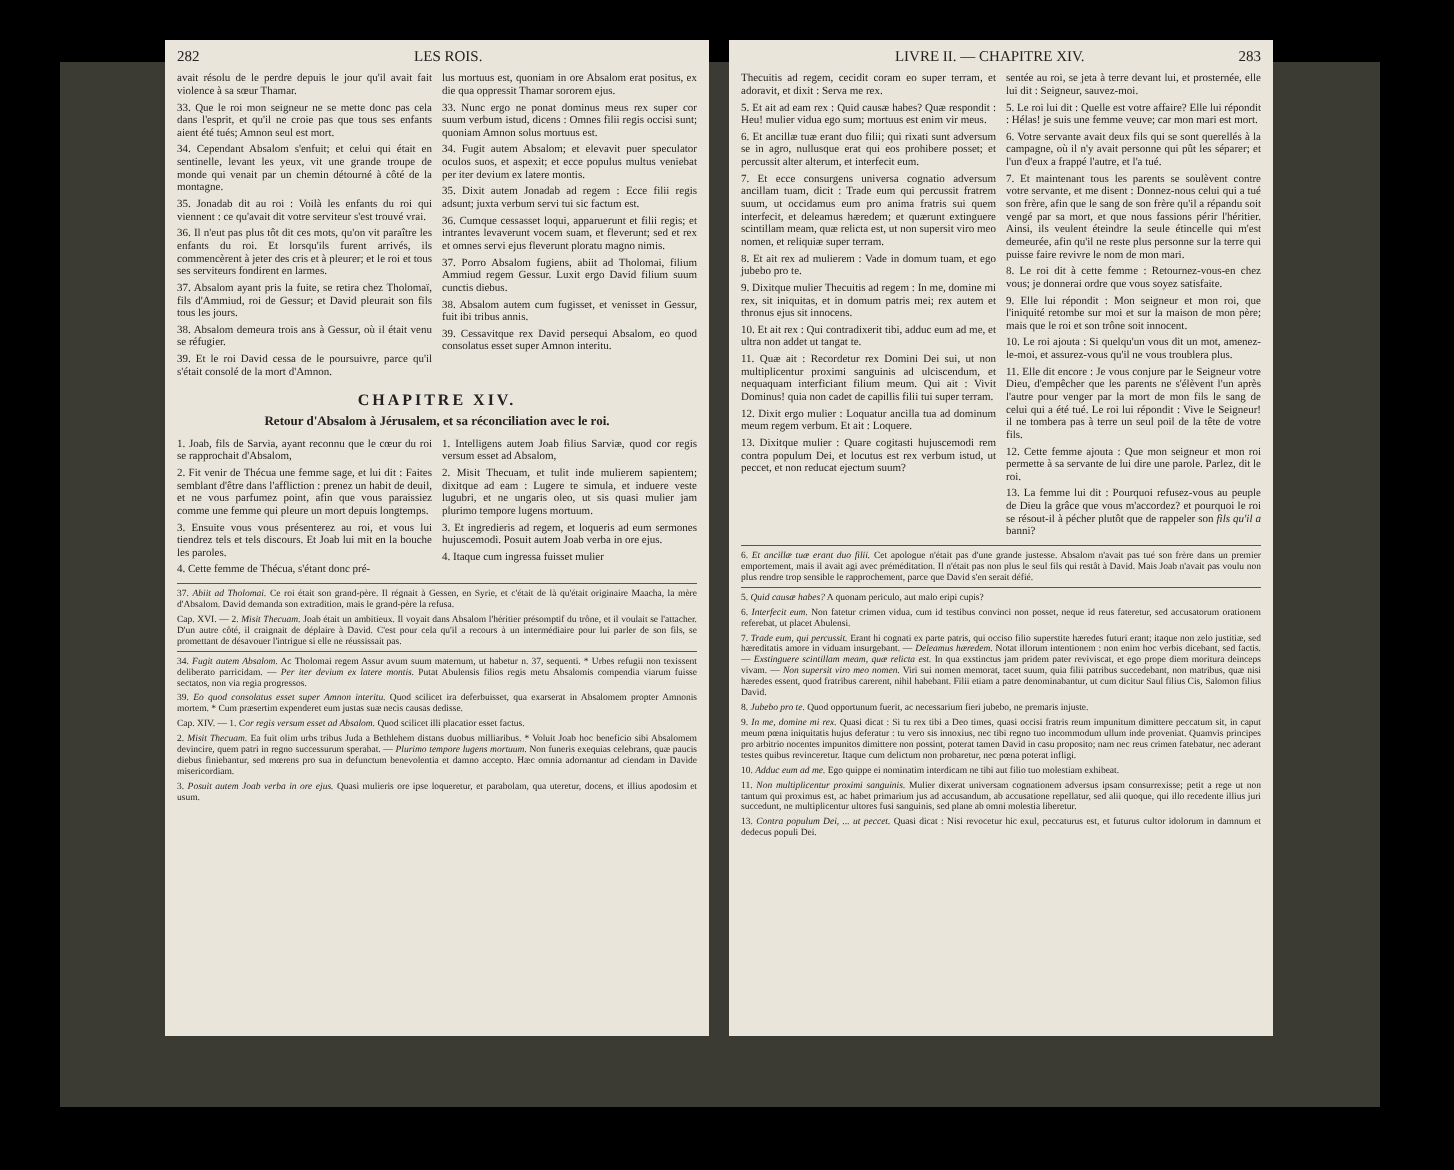282 LES ROIS.
avait résolu de le perdre depuis le jour qu'il avait fait violence à sa sœur Thamar.
33. Que le roi mon seigneur ne se mette donc pas cela dans l'esprit, et qu'il ne croie pas que tous ses enfants aient été tués; Amnon seul est mort.
34. Cependant Absalom s'enfuit; et celui qui était en sentinelle, levant les yeux, vit une grande troupe de monde qui venait par un chemin détourné à côté de la montagne.
35. Jonadab dit au roi : Voilà les enfants du roi qui viennent : ce qu'avait dit votre serviteur s'est trouvé vrai.
36. Il n'eut pas plus tôt dit ces mots, qu'on vit paraître les enfants du roi. Et lorsqu'ils furent arrivés, ils commencèrent à jeter des cris et à pleurer; et le roi et tous ses serviteurs fondirent en larmes.
37. Absalom ayant pris la fuite, se retira chez Tholomaï, fils d'Ammiud, roi de Gessur; et David pleurait son fils tous les jours.
38. Absalom demeura trois ans à Gessur, où il était venu se réfugier.
39. Et le roi David cessa de le poursuivre, parce qu'il s'était consolé de la mort d'Amnon.
lus mortuus est, quoniam in ore Absalom erat positus, ex die qua oppressit Thamar sororem ejus.
33. Nunc ergo ne ponat dominus meus rex super cor suum verbum istud, dicens : Omnes filii regis occisi sunt; quoniam Amnon solus mortuus est.
34. Fugit autem Absalom; et elevavit puer speculator oculos suos, et aspexit; et ecce populus multus veniebat per iter devium ex latere montis.
35. Dixit autem Jonadab ad regem : Ecce filii regis adsunt; juxta verbum servi tui sic factum est.
36. Cumque cessasset loqui, apparuerunt et filii regis; et intrantes levaverunt vocem suam, et fleverunt; sed et rex et omnes servi ejus fleverunt ploratu magno nimis.
37. Porro Absalom fugiens, abiit ad Tholomai, filium Ammiud regem Gessur. Luxit ergo David filium suum cunctis diebus.
38. Absalom autem cum fugisset, et venisset in Gessur, fuit ibi tribus annis.
39. Cessavitque rex David persequi Absalom, eo quod consolatus esset super Amnon interitu.
CHAPITRE XIV.
Retour d'Absalom à Jérusalem, et sa réconciliation avec le roi.
1. Joab, fils de Sarvia, ayant reconnu que le cœur du roi se rapprochait d'Absalom,
2. Fit venir de Thécua une femme sage, et lui dit : Faites semblant d'être dans l'affliction : prenez un habit de deuil, et ne vous parfumez point, afin que vous paraissiez comme une femme qui pleure un mort depuis longtemps.
3. Ensuite vous vous présenterez au roi, et vous lui tiendrez tels et tels discours. Et Joab lui mit en la bouche les paroles.
4. Cette femme de Thécua, s'étant donc pré-
1. Intelligens autem Joab filius Sarviæ, quod cor regis versum esset ad Absalom,
2. Misit Thecuam, et tulit inde mulierem sapientem; dixitque ad eam : Lugere te simula, et induere veste lugubri, et ne ungaris oleo, ut sis quasi mulier jam plurimo tempore lugens mortuum.
3. Et ingredieris ad regem, et loqueris ad eum sermones hujuscemodi. Posuit autem Joab verba in ore ejus.
4. Itaque cum ingressa fuisset mulier
37. Abiit ad Tholomai. Ce roi était son grand-père. Il régnait à Gessen, en Syrie, et c'était de là qu'était originaire Maacha, la mère d'Absalom. David demanda son extradition, mais le grand-père la refusa.
Cap. XVI. — 2. Misit Thecuam. Joab était un ambitieux. Il voyait dans Absalom l'héritier présomptif du trône, et il voulait se l'attacher. D'un autre côté, il craignait de déplaire à David. C'est pour cela qu'il a recours à un intermédiaire pour lui parler de son fils, se promettant de désavouer l'intrigue si elle ne réussissait pas.
34. Fugit autem Absalom. Ac Tholomai regem Assur avum suum maternum, ut habetur n. 37, sequenti. * Urbes refugii non texissent deliberato parricidam. — Per iter devium ex latere montis. Putat Abulensis filios regis metu Absalomis compendia viarum fuisse sectatos, non via regia progressos.
39. Eo quod consolatus esset super Amnon interitu. Quod scilicet ira deferbuisset, qua exarserat in Absalomem propter Amnonis mortem. * Cum præsertim expenderet eum justas suæ necis causas dedisse.
Cap. XIV. — 1. Cor regis versum esset ad Absalom. Quod scilicet illi placatior esset factus.
2. Misit Thecuam. Ea fuit olim urbs tribus Juda a Bethlehem distans duobus milliaribus. * Voluit Joab hoc beneficio sibi Absalomem devincire, quem patri in regno successurum sperabat. — Plurimo tempore lugens mortuum. Non funeris exequias celebrans, quæ paucis diebus finiebantur, sed mœrens pro sua in defunctum benevolentia et damno accepto. Hæc omnia adornantur ad ciendam in Davide misericordiam.
3. Posuit autem Joab verba in ore ejus. Quasi mulieris ore ipse loqueretur, et parabolam, qua uteretur, docens, et illius apodosim et usum.
LIVRE II. — CHAPITRE XIV. 283
Thecuitis ad regem, cecidit coram eo super terram, et adoravit, et dixit : Serva me rex.
5. Et ait ad eam rex : Quid causæ habes? Quæ respondit : Heu! mulier vidua ego sum; mortuus est enim vir meus.
6. Et ancillæ tuæ erant duo filii; qui rixati sunt adversum se in agro, nullusque erat qui eos prohibere posset; et percussit alter alterum, et interfecit eum.
7. Et ecce consurgens universa cognatio adversum ancillam tuam, dicit : Trade eum qui percussit fratrem suum, ut occidamus eum pro anima fratris sui quem interfecit, et deleamus hæredem; et quærunt extinguere scintillam meam, quæ relicta est, ut non supersit viro meo nomen, et reliquiæ super terram.
8. Et ait rex ad mulierem : Vade in domum tuam, et ego jubebo pro te.
9. Dixitque mulier Thecuitis ad regem : In me, domine mi rex, sit iniquitas, et in domum patris mei; rex autem et thronus ejus sit innocens.
10. Et ait rex : Qui contradixerit tibi, adduc eum ad me, et ultra non addet ut tangat te.
11. Quæ ait : Recordetur rex Domini Dei sui, ut non multiplicentur proximi sanguinis ad ulciscendum, et nequaquam interficiant filium meum. Qui ait : Vivit Dominus! quia non cadet de capillis filii tui super terram.
12. Dixit ergo mulier : Loquatur ancilla tua ad dominum meum regem verbum. Et ait : Loquere.
13. Dixitque mulier : Quare cogitasti hujuscemodi rem contra populum Dei, et locutus est rex verbum istud, ut peccet, et non reducat ejectum suum?
sentée au roi, se jeta à terre devant lui, et prosternée, elle lui dit : Seigneur, sauvez-moi.
5. Le roi lui dit : Quelle est votre affaire? Elle lui répondit : Hélas! je suis une femme veuve; car mon mari est mort.
6. Votre servante avait deux fils qui se sont querellés à la campagne, où il n'y avait personne qui pût les séparer; et l'un d'eux a frappé l'autre, et l'a tué.
7. Et maintenant tous les parents se soulèvent contre votre servante, et me disent : Donnez-nous celui qui a tué son frère, afin que le sang de son frère qu'il a répandu soit vengé par sa mort, et que nous fassions périr l'héritier. Ainsi, ils veulent éteindre la seule étincelle qui m'est demeurée, afin qu'il ne reste plus personne sur la terre qui puisse faire revivre le nom de mon mari.
8. Le roi dit à cette femme : Retournez-vous-en chez vous; je donnerai ordre que vous soyez satisfaite.
9. Elle lui répondit : Mon seigneur et mon roi, que l'iniquité retombe sur moi et sur la maison de mon père; mais que le roi et son trône soit innocent.
10. Le roi ajouta : Si quelqu'un vous dit un mot, amenez-le-moi, et assurez-vous qu'il ne vous troublera plus.
11. Elle dit encore : Je vous conjure par le Seigneur votre Dieu, d'empêcher que les parents ne s'élèvent l'un après l'autre pour venger par la mort de mon fils le sang de celui qui a été tué. Le roi lui répondit : Vive le Seigneur! il ne tombera pas à terre un seul poil de la tête de votre fils.
12. Cette femme ajouta : Que mon seigneur et mon roi permette à sa servante de lui dire une parole. Parlez, dit le roi.
13. La femme lui dit : Pourquoi refusez-vous au peuple de Dieu la grâce que vous m'accordez? et pourquoi le roi se résout-il à pécher plutôt que de rappeler son fils qu'il a banni?
6. Et ancillæ tuæ erant duo filii. Cet apologue n'était pas d'une grande justesse. Absalom n'avait pas tué son frère dans un premier emportement, mais il avait agi avec préméditation. Il n'était pas non plus le seul fils qui restât à David. Mais Joab n'avait pas voulu non plus rendre trop sensible le rapprochement, parce que David s'en serait défié.
5. Quid causæ habes? A quonam periculo, aut malo eripi cupis?
6. Interfecit eum. Non fatetur crimen vidua, cum id testibus convinci non posset, neque id reus fateretur, sed accusatorum orationem referebat, ut placet Abulensi.
7. Trade eum, qui percussit. Erant hi cognati ex parte patris, qui occiso filio superstite hæredes futuri erant; itaque non zelo justitiæ, sed hæreditatis amore in viduam insurgebant. — Deleamus hæredem. Notat illorum intentionem : non enim hoc verbis dicebant, sed factis. — Exstinguere scintillam meam, quæ relicta est. In qua exstinctus jam pridem pater reviviscat, et ego prope diem moritura deinceps vivam. — Non supersit viro meo nomen. Viri sui nomen memorat, tacet suum, quia filii patribus succedebant, non matribus, quæ nisi hæredes essent, quod fratribus carerent, nihil habebant. Filii etiam a patre denominabantur, ut cum dicitur Saul filius Cis, Salomon filius David.
8. Jubebo pro te. Quod opportunum fuerit, ac necessarium fieri jubebo, ne premaris injuste.
9. In me, domine mi rex. Quasi dicat : Si tu rex tibi a Deo times, quasi occisi fratris reum impunitum dimittere peccatum sit, in caput meum pœna iniquitatis hujus deferatur : tu vero sis innoxius, nec tibi regno tuo incommodum ullum inde proveniat. Quamvis principes pro arbitrio nocentes impunitos dimittere non possint, poterat tamen David in casu proposito; nam nec reus crimen fatebatur, nec aderant testes quibus revinceretur. Itaque cum delictum non probaretur, nec pœna poterat infligi.
10. Adduc eum ad me. Ego quippe ei nominatim interdicam ne tibi aut filio tuo molestiam exhibeat.
11. Non multiplicentur proximi sanguinis. Mulier dixerat universam cognationem adversus ipsam consurrexisse; petit a rege ut non tantum qui proximus est, ac habet primarium jus ad accusandum, ab accusatione repellatur, sed alii quoque, qui illo recedente illius juri succedunt, ne multiplicentur ultores fusi sanguinis, sed plane ab omni molestia liberetur.
13. Contra populum Dei, ... ut peccet. Quasi dicat : Nisi revocetur hic exul, peccaturus est, et futurus cultor idolorum in damnum et dedecus populi Dei.